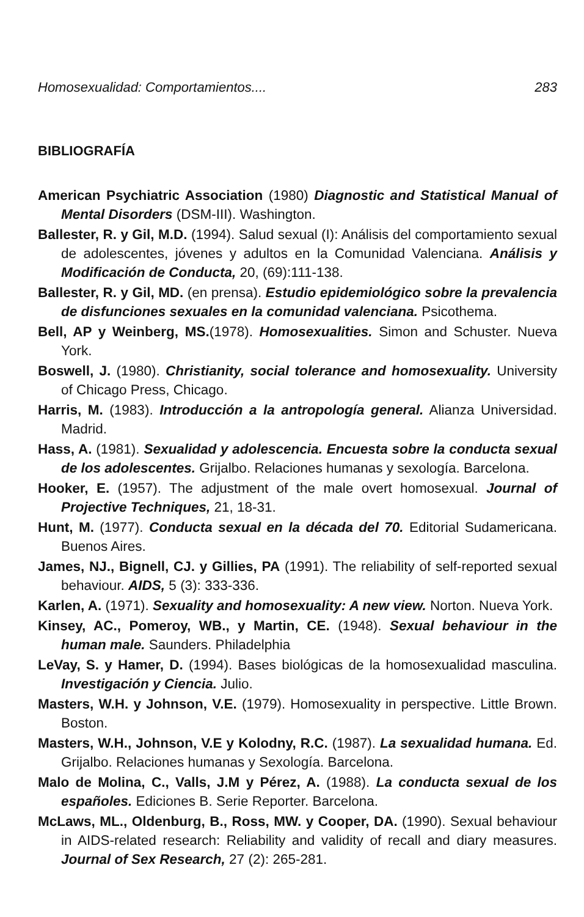Homosexualidad: Comportamientos.... 283
BIBLIOGRAFÍA
American Psychiatric Association (1980) Diagnostic and Statistical Manual of Mental Disorders (DSM-III). Washington.
Ballester, R. y Gil, M.D. (1994). Salud sexual (I): Análisis del comportamiento sexual de adolescentes, jóvenes y adultos en la Comunidad Valenciana. Análisis y Modificación de Conducta, 20, (69):111-138.
Ballester, R. y Gil, MD. (en prensa). Estudio epidemiológico sobre la prevalencia de disfunciones sexuales en la comunidad valenciana. Psicothema.
Bell, AP y Weinberg, MS.(1978). Homosexualities. Simon and Schuster. Nueva York.
Boswell, J. (1980). Christianity, social tolerance and homosexuality. University of Chicago Press, Chicago.
Harris, M. (1983). Introducción a la antropología general. Alianza Universidad. Madrid.
Hass, A. (1981). Sexualidad y adolescencia. Encuesta sobre la conducta sexual de los adolescentes. Grijalbo. Relaciones humanas y sexología. Barcelona.
Hooker, E. (1957). The adjustment of the male overt homosexual. Journal of Projective Techniques, 21, 18-31.
Hunt, M. (1977). Conducta sexual en la década del 70. Editorial Sudamericana. Buenos Aires.
James, NJ., Bignell, CJ. y Gillies, PA (1991). The reliability of self-reported sexual behaviour. AIDS, 5 (3): 333-336.
Karlen, A. (1971). Sexuality and homosexuality: A new view. Norton. Nueva York.
Kinsey, AC., Pomeroy, WB., y Martin, CE. (1948). Sexual behaviour in the human male. Saunders. Philadelphia
LeVay, S. y Hamer, D. (1994). Bases biológicas de la homosexualidad masculina. Investigación y Ciencia. Julio.
Masters, W.H. y Johnson, V.E. (1979). Homosexuality in perspective. Little Brown. Boston.
Masters, W.H., Johnson, V.E y Kolodny, R.C. (1987). La sexualidad humana. Ed. Grijalbo. Relaciones humanas y Sexología. Barcelona.
Malo de Molina, C., Valls, J.M y Pérez, A. (1988). La conducta sexual de los españoles. Ediciones B. Serie Reporter. Barcelona.
McLaws, ML., Oldenburg, B., Ross, MW. y Cooper, DA. (1990). Sexual behaviour in AIDS-related research: Reliability and validity of recall and diary measures. Journal of Sex Research, 27 (2): 265-281.